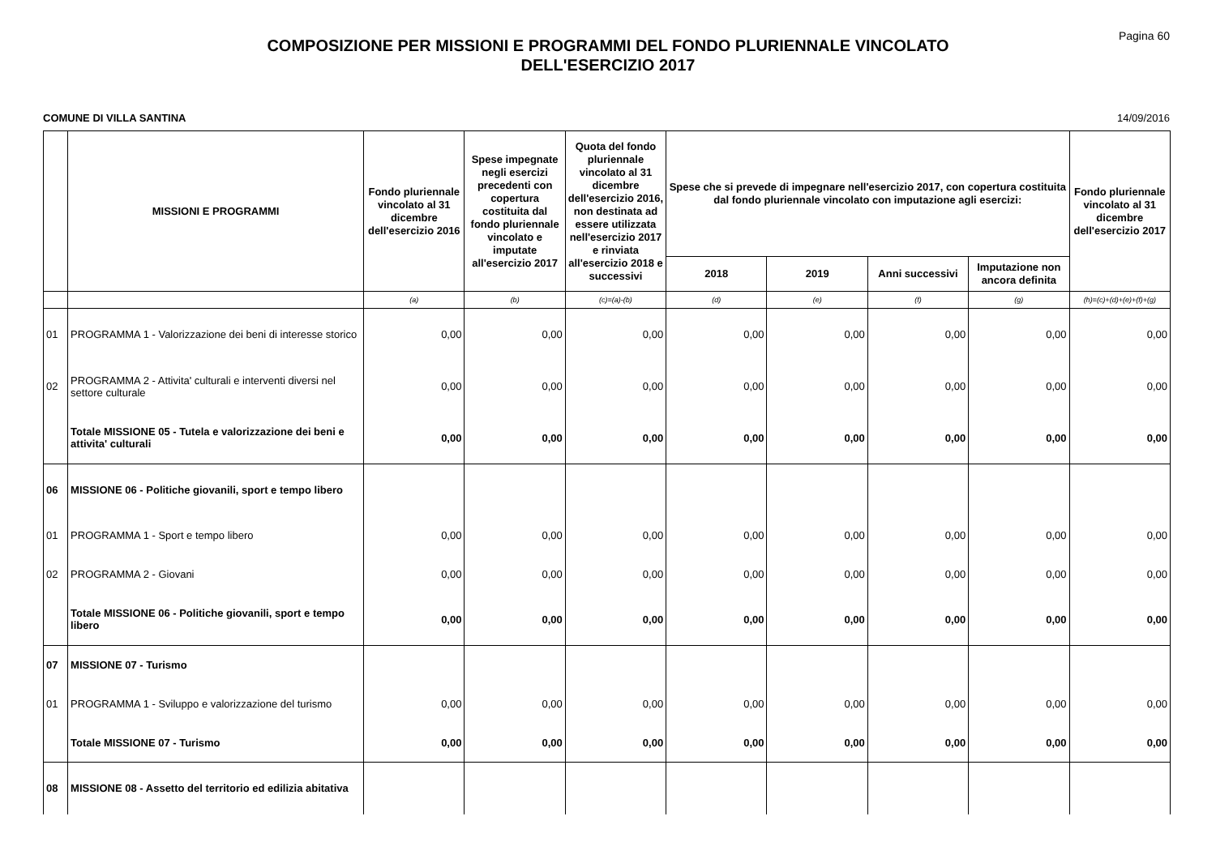Pagina 60
COMPOSIZIONE PER MISSIONI E PROGRAMMI DEL FONDO PLURIENNALE VINCOLATO
DELL'ESERCIZIO 2017
COMUNE DI VILLA SANTINA 14/09/2016
| | MISSIONI E PROGRAMMI | Fondo pluriennale vincolato al 31 dicembre dell'esercizio 2016 | Spese impegnate negli esercizi precedenti con copertura costituita dal fondo pluriennale vincolato e imputate all'esercizio 2017 | Quota del fondo pluriennale vincolato al 31 dicembre dell'esercizio 2016, non destinata ad essere utilizzata nell'esercizio 2017 e rinviata all'esercizio 2018 e successivi | Spese che si prevede di impegnare nell'esercizio 2017, con copertura costituita dal fondo pluriennale vincolato con imputazione agli esercizi: | | | | Fondo pluriennale vincolato al 31 dicembre dell'esercizio 2017 |
| --- | --- | --- | --- | --- | --- | --- | --- | --- | --- |
| | | | | | 2018 | 2019 | Anni successivi | Imputazione non ancora definita | |
| | | (a) | (b) | (c)=(a)-(b) | (d) | (e) | (f) | (g) | (h)=(c)+(d)+(e)+(f)+(g) |
| 01 | PROGRAMMA 1 - Valorizzazione dei beni di interesse storico | 0,00 | 0,00 | 0,00 | 0,00 | 0,00 | 0,00 | 0,00 | 0,00 |
| 02 | PROGRAMMA 2 - Attivita' culturali e interventi diversi nel settore culturale | 0,00 | 0,00 | 0,00 | 0,00 | 0,00 | 0,00 | 0,00 | 0,00 |
| | Totale MISSIONE 05 - Tutela e valorizzazione dei beni e attivita' culturali | 0,00 | 0,00 | 0,00 | 0,00 | 0,00 | 0,00 | 0,00 | 0,00 |
| 06 | MISSIONE 06 - Politiche giovanili, sport e tempo libero | | | | | | | | |
| 01 | PROGRAMMA 1 - Sport e tempo libero | 0,00 | 0,00 | 0,00 | 0,00 | 0,00 | 0,00 | 0,00 | 0,00 |
| 02 | PROGRAMMA 2 - Giovani | 0,00 | 0,00 | 0,00 | 0,00 | 0,00 | 0,00 | 0,00 | 0,00 |
| | Totale MISSIONE 06 - Politiche giovanili, sport e tempo libero | 0,00 | 0,00 | 0,00 | 0,00 | 0,00 | 0,00 | 0,00 | 0,00 |
| 07 | MISSIONE 07 - Turismo | | | | | | | | |
| 01 | PROGRAMMA 1 - Sviluppo e valorizzazione del turismo | 0,00 | 0,00 | 0,00 | 0,00 | 0,00 | 0,00 | 0,00 | 0,00 |
| | Totale MISSIONE 07 - Turismo | 0,00 | 0,00 | 0,00 | 0,00 | 0,00 | 0,00 | 0,00 | 0,00 |
| 08 | MISSIONE 08 - Assetto del territorio ed edilizia abitativa | | | | | | | | |